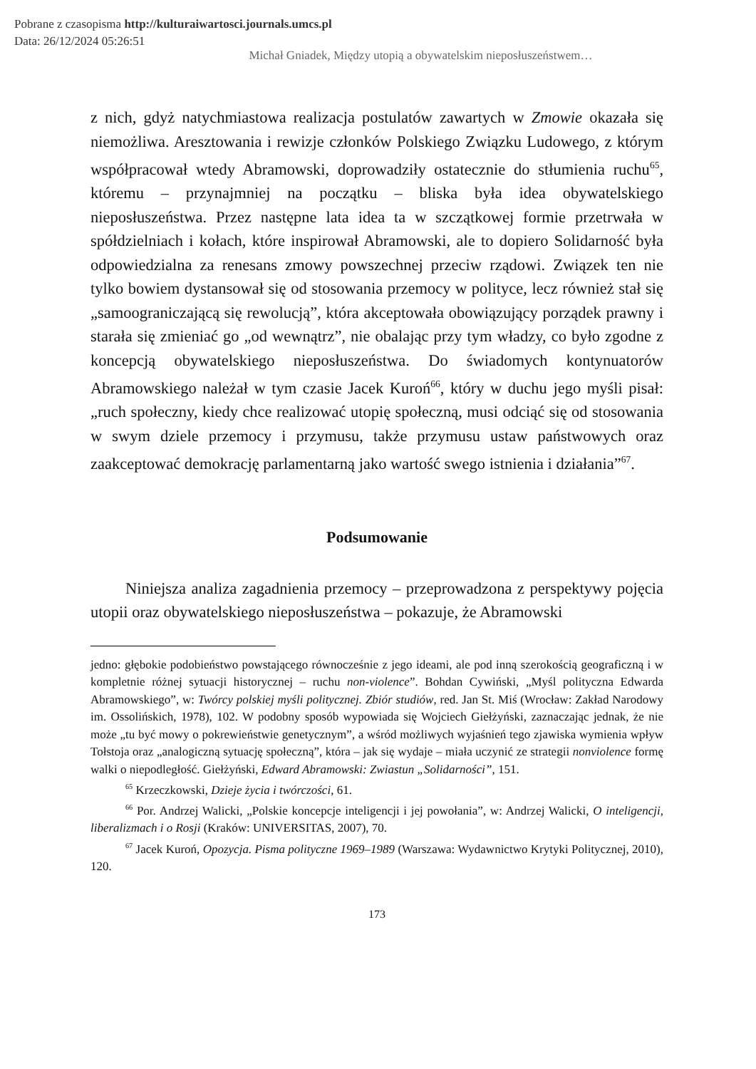Pobrane z czasopisma http://kulturaiwartosci.journals.umcs.pl
Data: 26/12/2024 05:26:51
Michał Gniadek, Między utopią a obywatelskim nieposłuszeństwem…
z nich, gdyż natychmiastowa realizacja postulatów zawartych w Zmowie okazała się niemożliwa. Aresztowania i rewizje członków Polskiego Związku Ludowego, z którym współpracował wtedy Abramowski, doprowadziły ostatecznie do stłumienia ruchu<sup>65</sup>, któremu – przynajmniej na początku – bliska była idea obywatelskiego nieposłuszeństwa. Przez następne lata idea ta w szczątkowej formie przetrwała w spółdzielniach i kołach, które inspirował Abramowski, ale to dopiero Solidarność była odpowiedzialna za renesans zmowy powszechnej przeciw rządowi. Związek ten nie tylko bowiem dystansował się od stosowania przemocy w polityce, lecz również stał się „samoograniczającą się rewolucją”, która akceptowała obowiązujący porządek prawny i starała się zmieniać go „od wewnątrz”, nie obalając przy tym władzy, co było zgodne z koncepcją obywatelskiego nieposłuszeństwa. Do świadomych kontynuatorów Abramowskiego należał w tym czasie Jacek Kuroń<sup>66</sup>, który w duchu jego myśli pisał: „ruch społeczny, kiedy chce realizować utopię społeczną, musi odciąć się od stosowania w swym dziele przemocy i przymusu, także przymusu ustaw państwowych oraz zaakceptować demokrację parlamentarną jako wartość swego istnienia i działania”<sup>67</sup>.
Podsumowanie
Niniejsza analiza zagadnienia przemocy – przeprowadzona z perspektywy pojęcia utopii oraz obywatelskiego nieposłuszeństwa – pokazuje, że Abramowski
jedno: głębokie podobieństwo powstającego równocześnie z jego ideami, ale pod inną szerokością geograficzną i w kompletnie różnej sytuacji historycznej – ruchu non-violence”. Bohdan Cywiński, „Myśl polityczna Edwarda Abramowskiego”, w: Twórcy polskiej myśli politycznej. Zbiór studiów, red. Jan St. Miś (Wrocław: Zakład Narodowy im. Ossolińskich, 1978), 102. W podobny sposób wypowiada się Wojciech Giełżyński, zaznaczając jednak, że nie może „tu być mowy o pokrewieństwie genetycznym”, a wśród możliwych wyjaśnień tego zjawiska wymienia wpływ Tołstoja oraz „analogiczną sytuację społeczną”, która – jak się wydaje – miała uczynić ze strategii nonviolence formę walki o niepodległość. Giełżyński, Edward Abramowski: Zwiastun „Solidarności”, 151.
<sup>65</sup> Krzeczkowski, Dzieje życia i twórczości, 61.
<sup>66</sup> Por. Andrzej Walicki, „Polskie koncepcje inteligencji i jej powołania”, w: Andrzej Walicki, O inteligencji, liberalizmach i o Rosji (Kraków: UNIVERSITAS, 2007), 70.
<sup>67</sup> Jacek Kuroń, Opozycja. Pisma polityczne 1969–1989 (Warszawa: Wydawnictwo Krytyki Politycznej, 2010), 120.
173